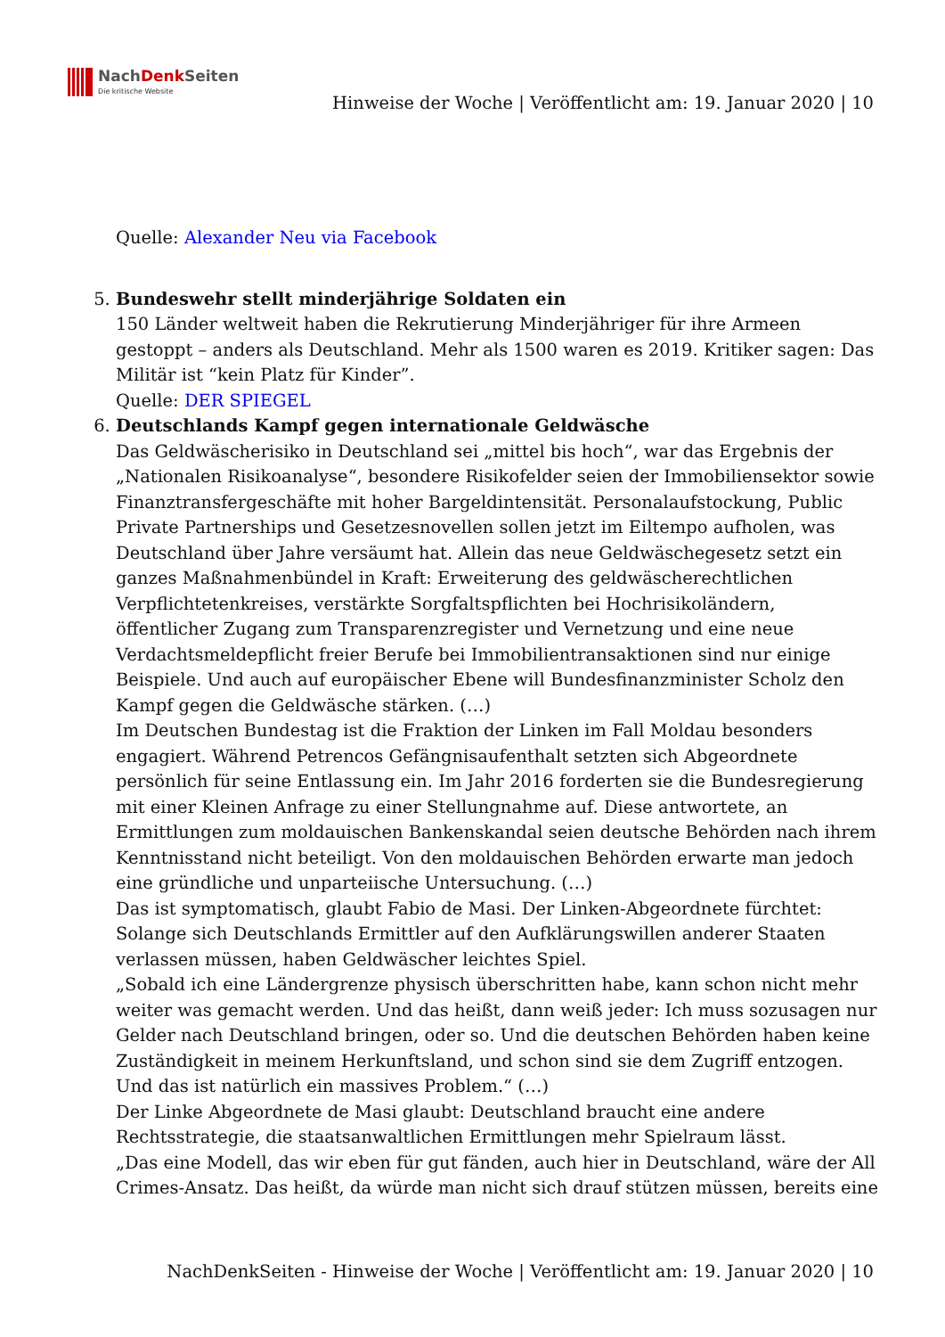NachDenk Seiten
Die kritische Website
Hinweise der Woche | Veröffentlicht am: 19. Januar 2020 | 10
Quelle: Alexander Neu via Facebook
5. Bundeswehr stellt minderjährige Soldaten ein
150 Länder weltweit haben die Rekrutierung Minderjähriger für ihre Armeen gestoppt – anders als Deutschland. Mehr als 1500 waren es 2019. Kritiker sagen: Das Militär ist “kein Platz für Kinder”.
Quelle: DER SPIEGEL
6. Deutschlands Kampf gegen internationale Geldwäsche
Das Geldwäscherisiko in Deutschland sei „mittel bis hoch“, war das Ergebnis der „Nationalen Risikoanalyse“, besondere Risikofelder seien der Immobiliensektor sowie Finanztransfergeschäfte mit hoher Bargeldintensität. Personalaufstockung, Public Private Partnerships und Gesetzesnovellen sollen jetzt im Eiltempo aufholen, was Deutschland über Jahre versäumt hat. Allein das neue Geldwäschegesetz setzt ein ganzes Maßnahmenbündel in Kraft: Erweiterung des geldwäscherechtlichen Verpflichtetenkreises, verstärkte Sorgfaltspflichten bei Hochrisikoländern, öffentlicher Zugang zum Transparenzregister und Vernetzung und eine neue Verdachtsmeldepflicht freier Berufe bei Immobilientransaktionen sind nur einige Beispiele. Und auch auf europäischer Ebene will Bundesfinanzminister Scholz den Kampf gegen die Geldwäsche stärken. (…)
Im Deutschen Bundestag ist die Fraktion der Linken im Fall Moldau besonders engagiert. Während Petrencos Gefängnisaufenthalt setzten sich Abgeordnete persönlich für seine Entlassung ein. Im Jahr 2016 forderten sie die Bundesregierung mit einer Kleinen Anfrage zu einer Stellungnahme auf. Diese antwortete, an Ermittlungen zum moldauischen Bankenskandal seien deutsche Behörden nach ihrem Kenntnisstand nicht beteiligt. Von den moldauischen Behörden erwarte man jedoch eine gründliche und unparteiische Untersuchung. (…)
Das ist symptomatisch, glaubt Fabio de Masi. Der Linken-Abgeordnete fürchtet: Solange sich Deutschlands Ermittler auf den Aufklärungswillen anderer Staaten verlassen müssen, haben Geldwäscher leichtes Spiel.
„Sobald ich eine Ländergrenze physisch überschritten habe, kann schon nicht mehr weiter was gemacht werden. Und das heißt, dann weiß jeder: Ich muss sozusagen nur Gelder nach Deutschland bringen, oder so. Und die deutschen Behörden haben keine Zuständigkeit in meinem Herkunftsland, und schon sind sie dem Zugriff entzogen. Und das ist natürlich ein massives Problem.“ (…)
Der Linke Abgeordnete de Masi glaubt: Deutschland braucht eine andere Rechtsstrategie, die staatsanwaltlichen Ermittlungen mehr Spielraum lässt.
„Das eine Modell, das wir eben für gut fänden, auch hier in Deutschland, wäre der All Crimes-Ansatz. Das heißt, da würde man nicht sich drauf stützen müssen, bereits eine
NachDenkSeiten - Hinweise der Woche | Veröffentlicht am: 19. Januar 2020 | 10